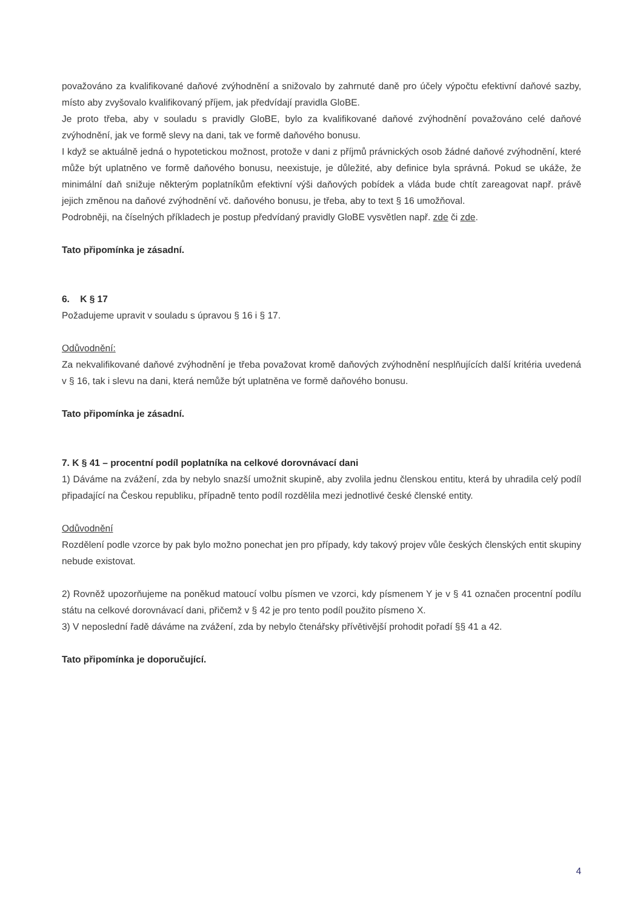považováno za kvalifikované daňové zvýhodnění a snižovalo by zahrnuté daně pro účely výpočtu efektivní daňové sazby, místo aby zvyšovalo kvalifikovaný příjem, jak předvídají pravidla GloBE.
Je proto třeba, aby v souladu s pravidly GloBE, bylo za kvalifikované daňové zvýhodnění považováno celé daňové zvýhodnění, jak ve formě slevy na dani, tak ve formě daňového bonusu.
I když se aktuálně jedná o hypotetickou možnost, protože v dani z příjmů právnických osob žádné daňové zvýhodnění, které může být uplatněno ve formě daňového bonusu, neexistuje, je důležité, aby definice byla správná. Pokud se ukáže, že minimální daň snižuje některým poplatníkům efektivní výši daňových pobídek a vláda bude chtít zareagovat např. právě jejich změnou na daňové zvýhodnění vč. daňového bonusu, je třeba, aby to text § 16 umožňoval.
Podrobněji, na číselných příkladech je postup předvídaný pravidly GloBE vysvětlen např. zde či zde.
Tato připomínka je zásadní.
6. K § 17
Požadujeme upravit v souladu s úpravou § 16 i § 17.
Odůvodnění:
Za nekvalifikované daňové zvýhodnění je třeba považovat kromě daňových zvýhodnění nesplňujících další kritéria uvedená v § 16, tak i slevu na dani, která nemůže být uplatněna ve formě daňového bonusu.
Tato připomínka je zásadní.
7. K § 41 – procentní podíl poplatníka na celkové dorovnávací dani
1) Dáváme na zvážení, zda by nebylo snazší umožnit skupině, aby zvolila jednu členskou entitu, která by uhradila celý podíl připadající na Českou republiku, případně tento podíl rozdělila mezi jednotlivé české členské entity.
Odůvodnění
Rozdělení podle vzorce by pak bylo možno ponechat jen pro případy, kdy takový projev vůle českých členských entit skupiny nebude existovat.
2) Rovněž upozorňujeme na poněkud matoucí volbu písmen ve vzorci, kdy písmenem Y je v § 41 označen procentní podílu státu na celkové dorovnávací dani, přičemž v § 42 je pro tento podíl použito písmeno X.
3) V neposlední řadě dáváme na zvážení, zda by nebylo čtenářsky přívětivější prohodit pořadí §§ 41 a 42.
Tato připomínka je doporučující.
4